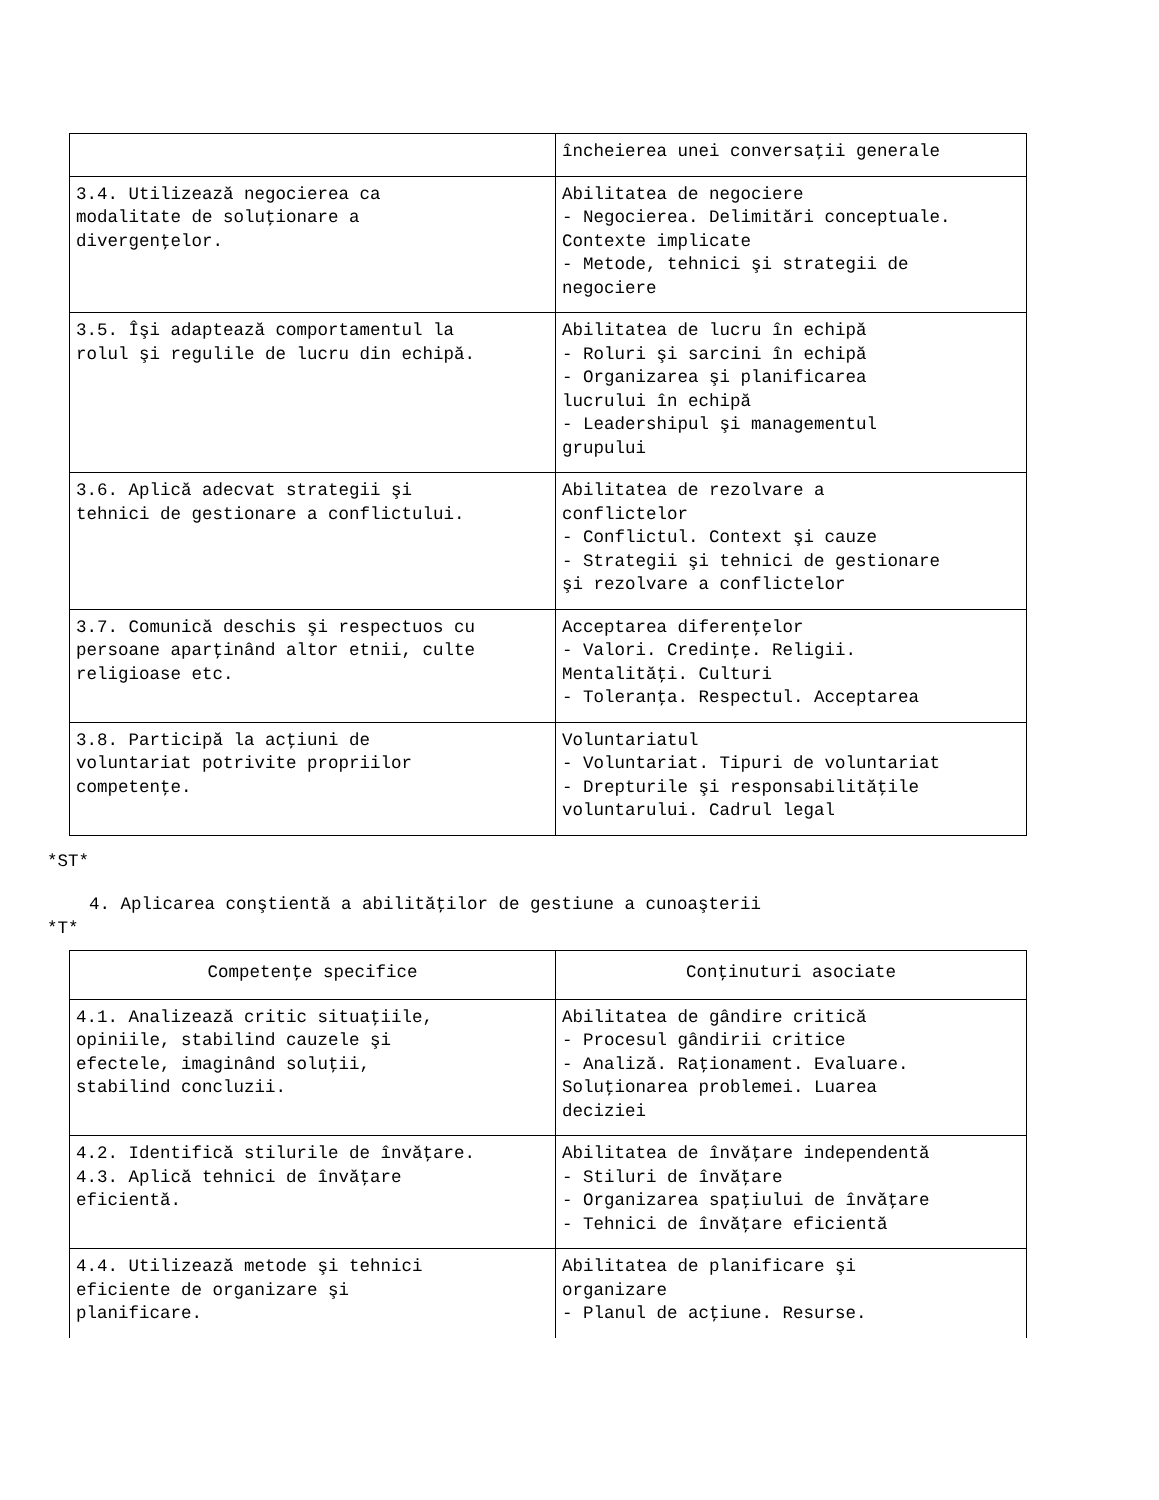| | încheierea unei conversaţii generale |
| 3.4. Utilizează negocierea ca modalitate de soluţionare a divergenţelor. | Abilitatea de negociere - Negocierea. Delimitări conceptuale. Contexte implicate - Metode, tehnici şi strategii de negociere |
| 3.5. Îşi adaptează comportamentul la rolul şi regulile de lucru din echipă. | Abilitatea de lucru în echipă - Roluri şi sarcini în echipă - Organizarea şi planificarea lucrului în echipă - Leadershipul şi managementul grupului |
| 3.6. Aplică adecvat strategii şi tehnici de gestionare a conflictului. | Abilitatea de rezolvare a conflictelor - Conflictul. Context şi cauze - Strategii şi tehnici de gestionare şi rezolvare a conflictelor |
| 3.7. Comunică deschis şi respectuos cu persoane aparţinând altor etnii, culte religioase etc. | Acceptarea diferenţelor - Valori. Credinţe. Religii. Mentalităţi. Culturi - Toleranţa. Respectul. Acceptarea |
| 3.8. Participă la acţiuni de voluntariat potrivite propriilor competenţe. | Voluntariatul - Voluntariat. Tipuri de voluntariat - Drepturile şi responsabilităţile voluntarului. Cadrul legal |
*ST*
4. Aplicarea conştientă a abilităţilor de gestiune a cunoaşterii
*T*
| Competenţe specifice | Conţinuturi asociate |
| --- | --- |
| 4.1. Analizează critic situaţiile, opiniile, stabilind cauzele şi efectele, imaginând soluţii, stabilind concluzii. | Abilitatea de gândire critică - Procesul gândirii critice - Analiză. Raţionament. Evaluare. Soluţionarea problemei. Luarea deciziei |
| 4.2. Identifică stilurile de învăţare. 4.3. Aplică tehnici de învăţare eficientă. | Abilitatea de învăţare independentă - Stiluri de învăţare - Organizarea spaţiului de învăţare - Tehnici de învăţare eficientă |
| 4.4. Utilizează metode şi tehnici eficiente de organizare şi planificare. | Abilitatea de planificare şi organizare - Planul de acţiune. Resurse. |